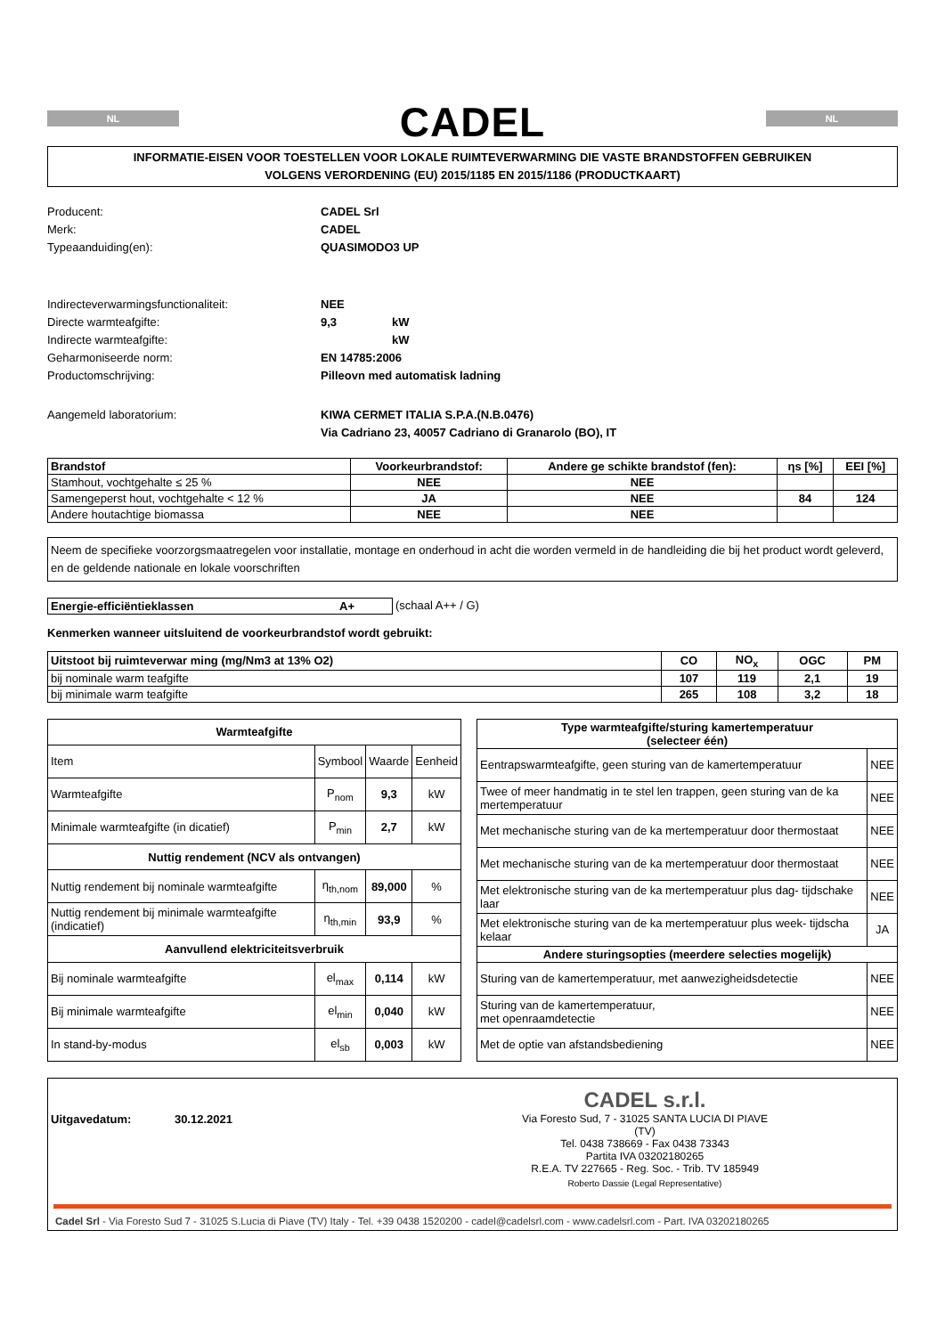NL
CADEL
NL
INFORMATIE-EISEN VOOR TOESTELLEN VOOR LOKALE RUIMTEVERWARMING DIE VASTE BRANDSTOFFEN GEBRUIKEN
VOLGENS VERORDENING (EU) 2015/1185 EN 2015/1186 (PRODUCTKAART)
Producent:
CADEL Srl
Merk:
CADEL
Typeaanduiding(en):
QUASIMODO3 UP
Indirecteverwarmingsfunctionaliteit:
NEE
Directe warmteafgifte:
9,3
kW
Indirecte warmteafgifte:
kW
Geharmoniseerde norm:
EN 14785:2006
Productomschrijving:
Pilleovn med automatisk ladning
Aangemeld laboratorium:
KIWA CERMET ITALIA S.P.A.(N.B.0476)
Via Cadriano 23, 40057 Cadriano di Granarolo (BO), IT
| Brandstof | Voorkeurbrandstof: | Andere ge schikte brandstof (fen): | ηs [%] | EEI [%] |
| --- | --- | --- | --- | --- |
| Stamhout, vochtgehalte ≤ 25 % | NEE | NEE | | |
| Samengeperst hout, vochtgehalte < 12 % | JA | NEE | 84 | 124 |
| Andere houtachtige biomassa | NEE | NEE | | |
Neem de specifieke voorzorgsmaatregelen voor installatie, montage en onderhoud in acht die worden vermeld in de handleiding die bij het product wordt geleverd, en de geldende nationale en lokale voorschriften
Energie-efficiëntieklassen A+ (schaal A++ / G)
Kenmerken wanneer uitsluitend de voorkeurbrandstof wordt gebruikt:
| Uitstoot bij ruimteverwar ming (mg/Nm3 at 13% O2) | CO | NO<sub>x</sub> | OGC | PM |
| --- | --- | --- | --- | --- |
| bij nominale warm teafgifte | 107 | 119 | 2,1 | 19 |
| bij minimale warm teafgifte | 265 | 108 | 3,2 | 18 |
| Warmteafgifte | | | |
| --- | --- | --- | --- |
| Item | Symbool | Waarde | Eenheid |
| Warmteafgifte | P<sub>nom</sub> | 9,3 | kW |
| Minimale warmteafgifte (in dicatief) | P<sub>min</sub> | 2,7 | kW |
| Nuttig rendement (NCV als ontvangen) | | | |
| Nuttig rendement bij nominale warmteafgifte | η<sub>th,nom</sub> | 89,000 | % |
| Nuttig rendement bij minimale warmteafgifte (indicatief) | η<sub>th,min</sub> | 93,9 | % |
| Aanvullend elektriciteitsverbruik | | | |
| Bij nominale warmteafgifte | el<sub>max</sub> | 0,114 | kW |
| Bij minimale warmteafgifte | el<sub>min</sub> | 0,040 | kW |
| In stand-by-modus | el<sub>sb</sub> | 0,003 | kW |
| Type warmteafgifte/sturing kamertemperatuur (selecteer één) | |
| --- | --- |
| Eentrapswarmteafgifte, geen sturing van de kamertemperatuur | NEE |
| Twee of meer handmatig in te stel len trappen, geen sturing van de ka mertemperatuur | NEE |
| Met mechanische sturing van de ka mertemperatuur door thermostaat | NEE |
| Met mechanische sturing van de ka mertemperatuur door thermostaat | NEE |
| Met elektronische sturing van de ka mertemperatuur plus dag- tijdschake laar | NEE |
| Met elektronische sturing van de ka mertemperatuur plus week- tijdscha kelaar | JA |
| Andere sturingsopties (meerdere selecties mogelijk) | |
| Sturing van de kamertemperatuur, met aanwezigheidsdetectie | NEE |
| Sturing van de kamertemperatuur, met openraamdetectie | NEE |
| Met de optie van afstandsbediening | NEE |
Uitgavedatum: 30.12.2021
CADEL s.r.l.
Via Foresto Sud, 7 - 31025 SANTA LUCIA DI PIAVE (TV)
Tel. 0438 738669 - Fax 0438 73343
Partita IVA 03202180265
R.E.A. TV 227665 - Reg. Soc. - Trib. TV 185949
Roberto Dassie (Legal Representative)
Cadel Srl - Via Foresto Sud 7 - 31025 S.Lucia di Piave (TV) Italy - Tel. +39 0438 1520200 - cadel@cadelsrl.com - www.cadelsrl.com - Part. IVA 03202180265